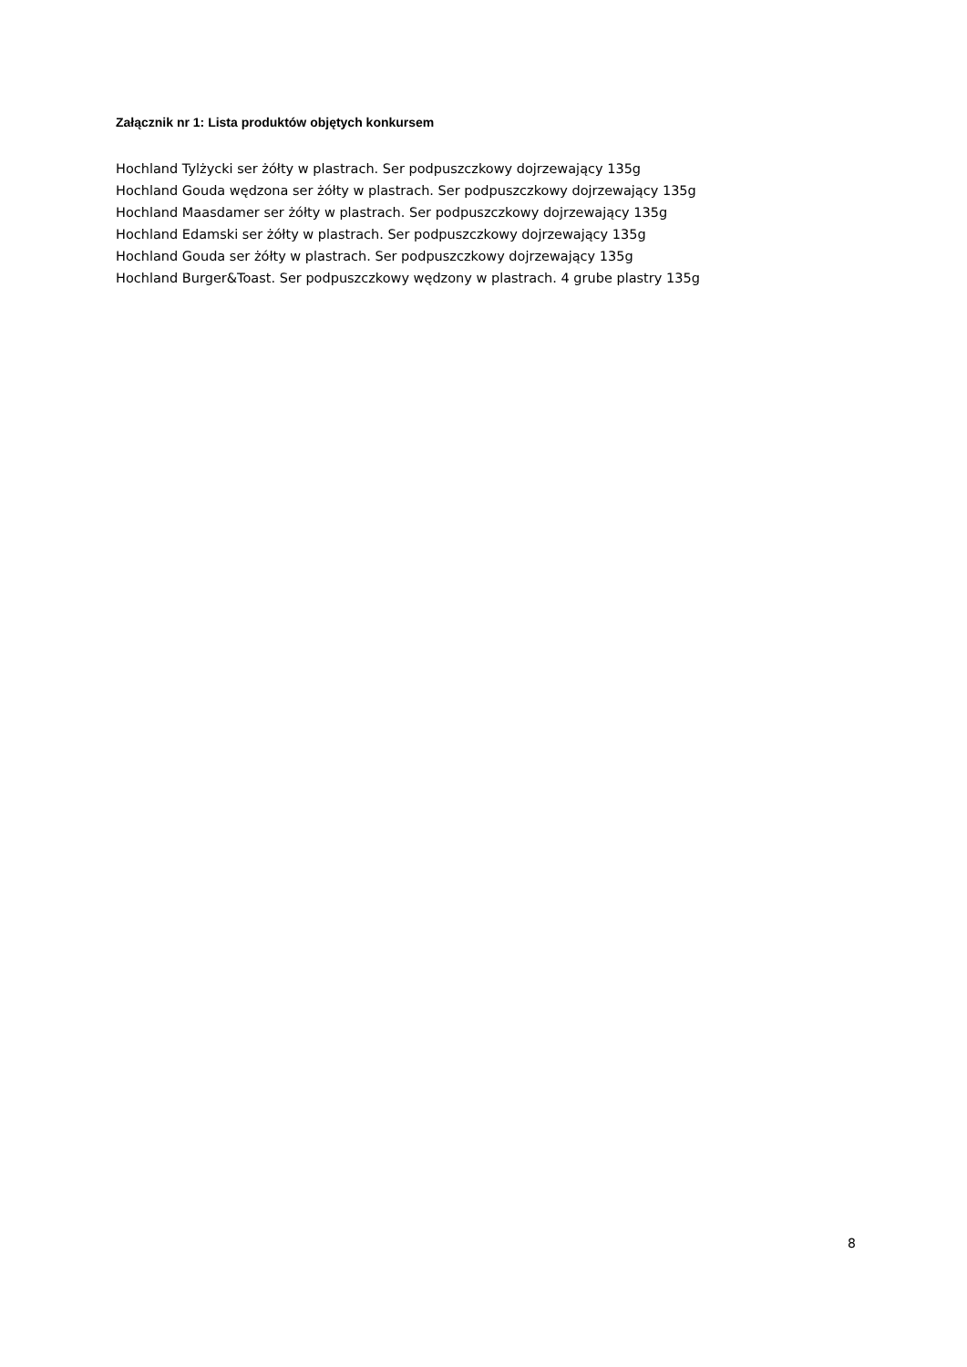Załącznik nr 1: Lista produktów objętych konkursem
Hochland Tylżycki ser żółty w plastrach. Ser podpuszczkowy dojrzewający 135g
Hochland Gouda wędzona ser żółty w plastrach. Ser podpuszczkowy dojrzewający 135g
Hochland Maasdamer ser żółty w plastrach. Ser podpuszczkowy dojrzewający 135g
Hochland Edamski ser żółty w plastrach. Ser podpuszczkowy dojrzewający 135g
Hochland Gouda ser żółty w plastrach. Ser podpuszczkowy dojrzewający 135g
Hochland Burger&Toast. Ser podpuszczkowy wędzony w plastrach. 4 grube plastry 135g
8